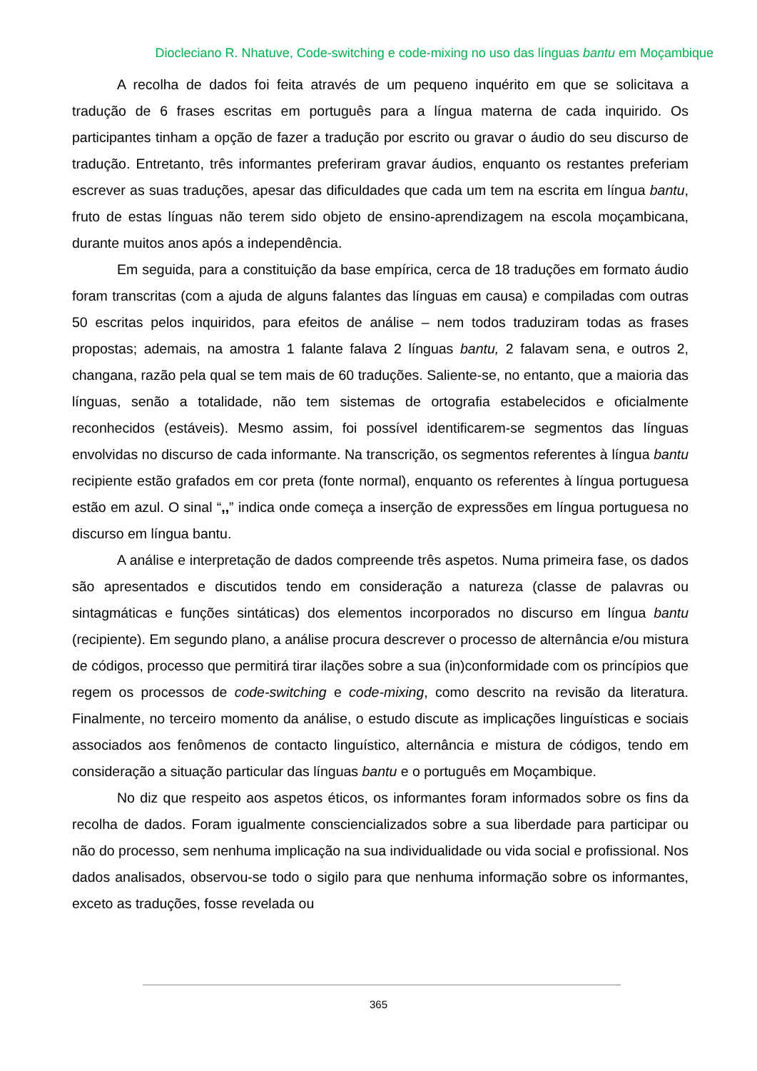Diocleciano R. Nhatuve, Code-switching e code-mixing no uso das línguas bantu em Moçambique
A recolha de dados foi feita através de um pequeno inquérito em que se solicitava a tradução de 6 frases escritas em português para a língua materna de cada inquirido. Os participantes tinham a opção de fazer a tradução por escrito ou gravar o áudio do seu discurso de tradução. Entretanto, três informantes preferiram gravar áudios, enquanto os restantes preferiam escrever as suas traduções, apesar das dificuldades que cada um tem na escrita em língua bantu, fruto de estas línguas não terem sido objeto de ensino-aprendizagem na escola moçambicana, durante muitos anos após a independência.
Em seguida, para a constituição da base empírica, cerca de 18 traduções em formato áudio foram transcritas (com a ajuda de alguns falantes das línguas em causa) e compiladas com outras 50 escritas pelos inquiridos, para efeitos de análise – nem todos traduziram todas as frases propostas; ademais, na amostra 1 falante falava 2 línguas bantu, 2 falavam sena, e outros 2, changana, razão pela qual se tem mais de 60 traduções. Saliente-se, no entanto, que a maioria das línguas, senão a totalidade, não tem sistemas de ortografia estabelecidos e oficialmente reconhecidos (estáveis). Mesmo assim, foi possível identificarem-se segmentos das línguas envolvidas no discurso de cada informante. Na transcrição, os segmentos referentes à língua bantu recipiente estão grafados em cor preta (fonte normal), enquanto os referentes à língua portuguesa estão em azul. O sinal “,,” indica onde começa a inserção de expressões em língua portuguesa no discurso em língua bantu.
A análise e interpretação de dados compreende três aspetos. Numa primeira fase, os dados são apresentados e discutidos tendo em consideração a natureza (classe de palavras ou sintagmáticas e funções sintáticas) dos elementos incorporados no discurso em língua bantu (recipiente). Em segundo plano, a análise procura descrever o processo de alternância e/ou mistura de códigos, processo que permitirá tirar ilações sobre a sua (in)conformidade com os princípios que regem os processos de code-switching e code-mixing, como descrito na revisão da literatura. Finalmente, no terceiro momento da análise, o estudo discute as implicações linguísticas e sociais associados aos fenômenos de contacto linguístico, alternância e mistura de códigos, tendo em consideração a situação particular das línguas bantu e o português em Moçambique.
No diz que respeito aos aspetos éticos, os informantes foram informados sobre os fins da recolha de dados. Foram igualmente consciencializados sobre a sua liberdade para participar ou não do processo, sem nenhuma implicação na sua individualidade ou vida social e profissional. Nos dados analisados, observou-se todo o sigilo para que nenhuma informação sobre os informantes, exceto as traduções, fosse revelada ou
365